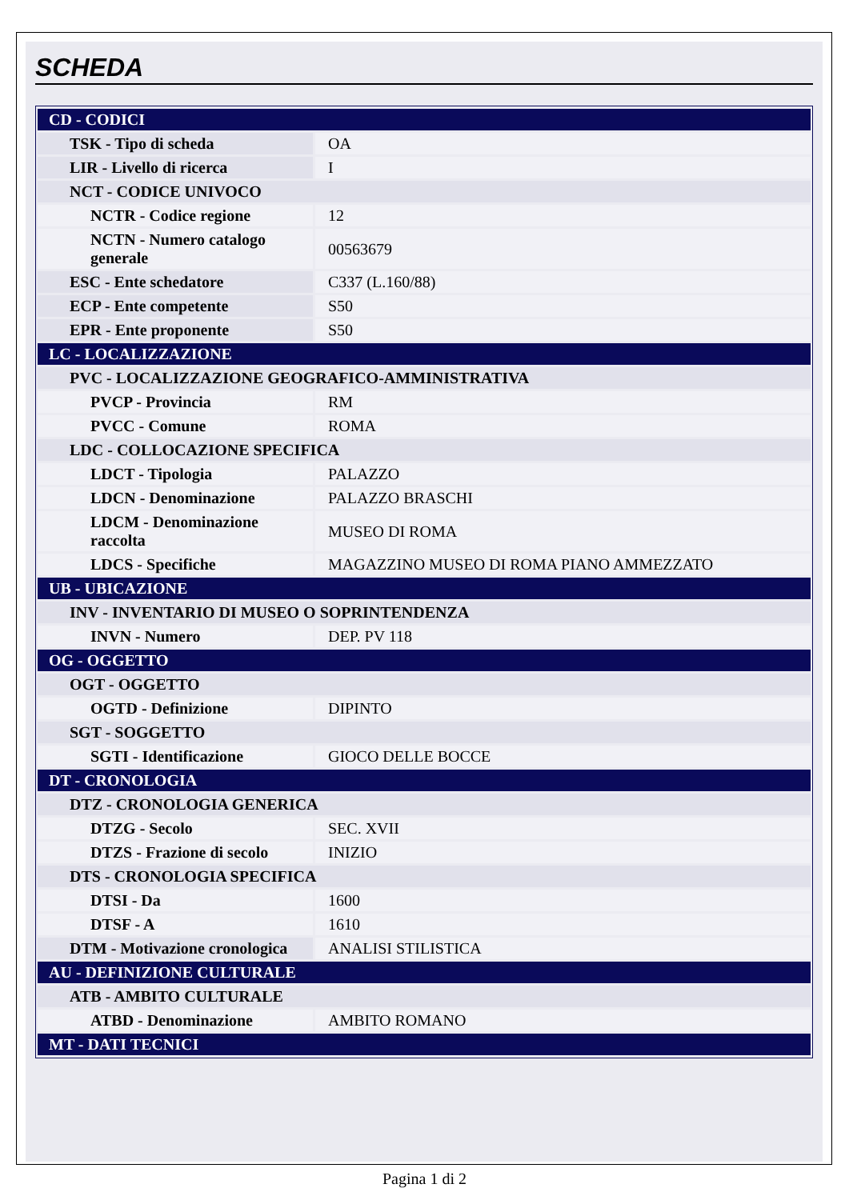SCHEDA
| CD - CODICI | |
| TSK - Tipo di scheda | OA |
| LIR - Livello di ricerca | I |
| NCT - CODICE UNIVOCO | |
| NCTR - Codice regione | 12 |
| NCTN - Numero catalogo generale | 00563679 |
| ESC - Ente schedatore | C337 (L.160/88) |
| ECP - Ente competente | S50 |
| EPR - Ente proponente | S50 |
| LC - LOCALIZZAZIONE | |
| PVC - LOCALIZZAZIONE GEOGRAFICO-AMMINISTRATIVA | |
| PVCP - Provincia | RM |
| PVCC - Comune | ROMA |
| LDC - COLLOCAZIONE SPECIFICA | |
| LDCT - Tipologia | PALAZZO |
| LDCN - Denominazione | PALAZZO BRASCHI |
| LDCM - Denominazione raccolta | MUSEO DI ROMA |
| LDCS - Specifiche | MAGAZZINO MUSEO DI ROMA PIANO AMMEZZATO |
| UB - UBICAZIONE | |
| INV - INVENTARIO DI MUSEO O SOPRINTENDENZA | |
| INVN - Numero | DEP. PV 118 |
| OG - OGGETTO | |
| OGT - OGGETTO | |
| OGTD - Definizione | DIPINTO |
| SGT - SOGGETTO | |
| SGTI - Identificazione | GIOCO DELLE BOCCE |
| DT - CRONOLOGIA | |
| DTZ - CRONOLOGIA GENERICA | |
| DTZG - Secolo | SEC. XVII |
| DTZS - Frazione di secolo | INIZIO |
| DTS - CRONOLOGIA SPECIFICA | |
| DTSI - Da | 1600 |
| DTSF - A | 1610 |
| DTM - Motivazione cronologica | ANALISI STILISTICA |
| AU - DEFINIZIONE CULTURALE | |
| ATB - AMBITO CULTURALE | |
| ATBD - Denominazione | AMBITO ROMANO |
| MT - DATI TECNICI | |
Pagina 1 di 2